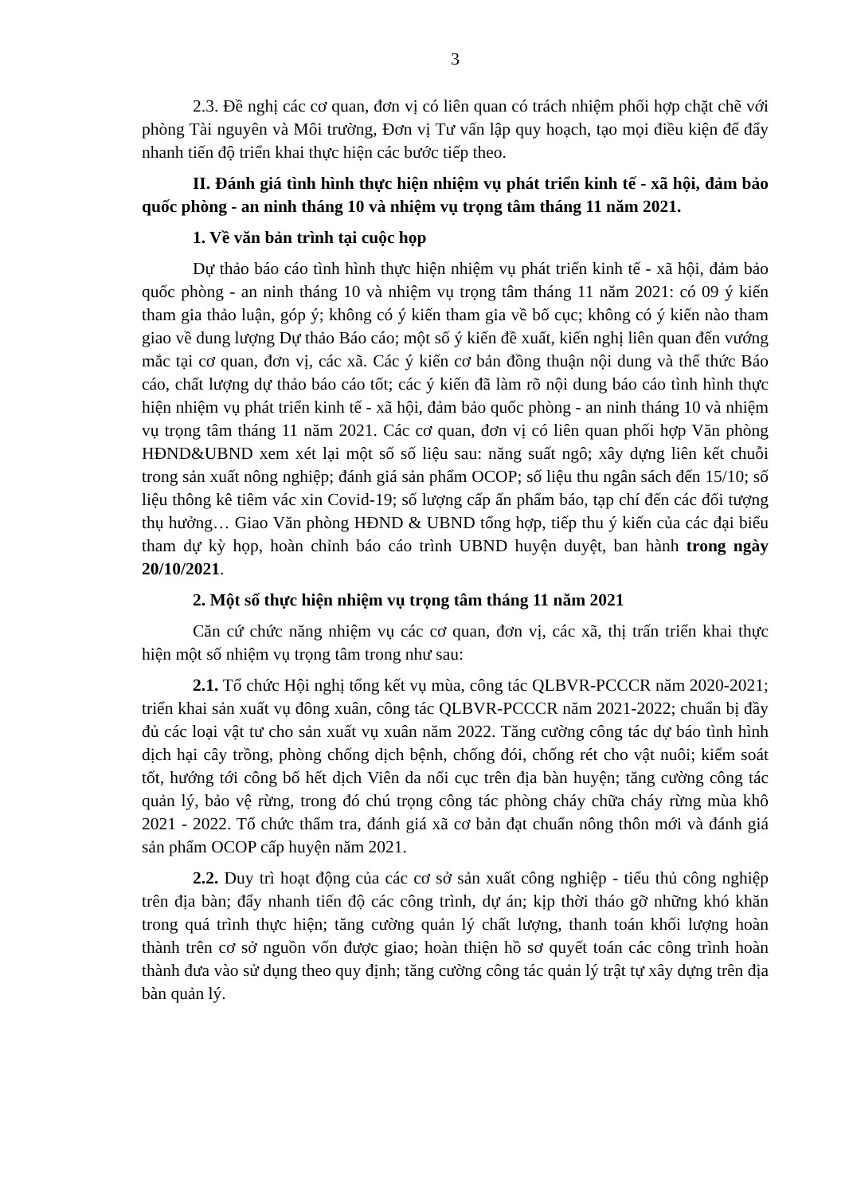3
2.3. Đề nghị các cơ quan, đơn vị có liên quan có trách nhiệm phối hợp chặt chẽ với phòng Tài nguyên và Môi trường, Đơn vị Tư vấn lập quy hoạch, tạo mọi điều kiện để đẩy nhanh tiến độ triển khai thực hiện các bước tiếp theo.
II. Đánh giá tình hình thực hiện nhiệm vụ phát triển kinh tế - xã hội, đảm bảo quốc phòng - an ninh tháng 10 và nhiệm vụ trọng tâm tháng 11 năm 2021.
1. Về văn bản trình tại cuộc họp
Dự thảo báo cáo tình hình thực hiện nhiệm vụ phát triển kinh tế - xã hội, đảm bảo quốc phòng - an ninh tháng 10 và nhiệm vụ trọng tâm tháng 11 năm 2021: có 09 ý kiến tham gia thảo luận, góp ý; không có ý kiến tham gia về bố cục; không có ý kiến nào tham giao về dung lượng Dự thảo Báo cáo; một số ý kiến đề xuất, kiến nghị liên quan đến vướng mắc tại cơ quan, đơn vị, các xã. Các ý kiến cơ bản đồng thuận nội dung và thể thức Báo cáo, chất lượng dự thảo báo cáo tốt; các ý kiến đã làm rõ nội dung báo cáo tình hình thực hiện nhiệm vụ phát triển kinh tế - xã hội, đảm bảo quốc phòng - an ninh tháng 10 và nhiệm vụ trọng tâm tháng 11 năm 2021. Các cơ quan, đơn vị có liên quan phối hợp Văn phòng HĐND&UBND xem xét lại một số số liệu sau: năng suất ngô; xây dựng liên kết chuỗi trong sản xuất nông nghiệp; đánh giá sản phẩm OCOP; số liệu thu ngân sách đến 15/10; số liệu thông kê tiêm vác xin Covid-19; số lượng cấp ấn phẩm báo, tạp chí đến các đối tượng thụ hưởng… Giao Văn phòng HĐND & UBND tổng hợp, tiếp thu ý kiến của các đại biểu tham dự kỳ họp, hoàn chỉnh báo cáo trình UBND huyện duyệt, ban hành trong ngày 20/10/2021.
2. Một số thực hiện nhiệm vụ trọng tâm tháng 11 năm 2021
Căn cứ chức năng nhiệm vụ các cơ quan, đơn vị, các xã, thị trấn triển khai thực hiện một số nhiệm vụ trọng tâm trong như sau:
2.1. Tổ chức Hội nghị tổng kết vụ mùa, công tác QLBVR-PCCCR năm 2020-2021; triển khai sản xuất vụ đông xuân, công tác QLBVR-PCCCR năm 2021-2022; chuẩn bị đầy đủ các loại vật tư cho sản xuất vụ xuân năm 2022. Tăng cường công tác dự báo tình hình dịch hại cây trồng, phòng chống dịch bệnh, chống đói, chống rét cho vật nuôi; kiểm soát tốt, hướng tới công bố hết dịch Viên da nổi cục trên địa bàn huyện; tăng cường công tác quản lý, bảo vệ rừng, trong đó chú trọng công tác phòng cháy chữa cháy rừng mùa khô 2021 - 2022. Tổ chức thẩm tra, đánh giá xã cơ bản đạt chuẩn nông thôn mới và đánh giá sản phẩm OCOP cấp huyện năm 2021.
2.2. Duy trì hoạt động của các cơ sở sản xuất công nghiệp - tiểu thủ công nghiệp trên địa bàn; đẩy nhanh tiến độ các công trình, dự án; kịp thời tháo gỡ những khó khăn trong quá trình thực hiện; tăng cường quản lý chất lượng, thanh toán khối lượng hoàn thành trên cơ sở nguồn vốn được giao; hoàn thiện hồ sơ quyết toán các công trình hoàn thành đưa vào sử dụng theo quy định; tăng cường công tác quản lý trật tự xây dựng trên địa bàn quản lý.